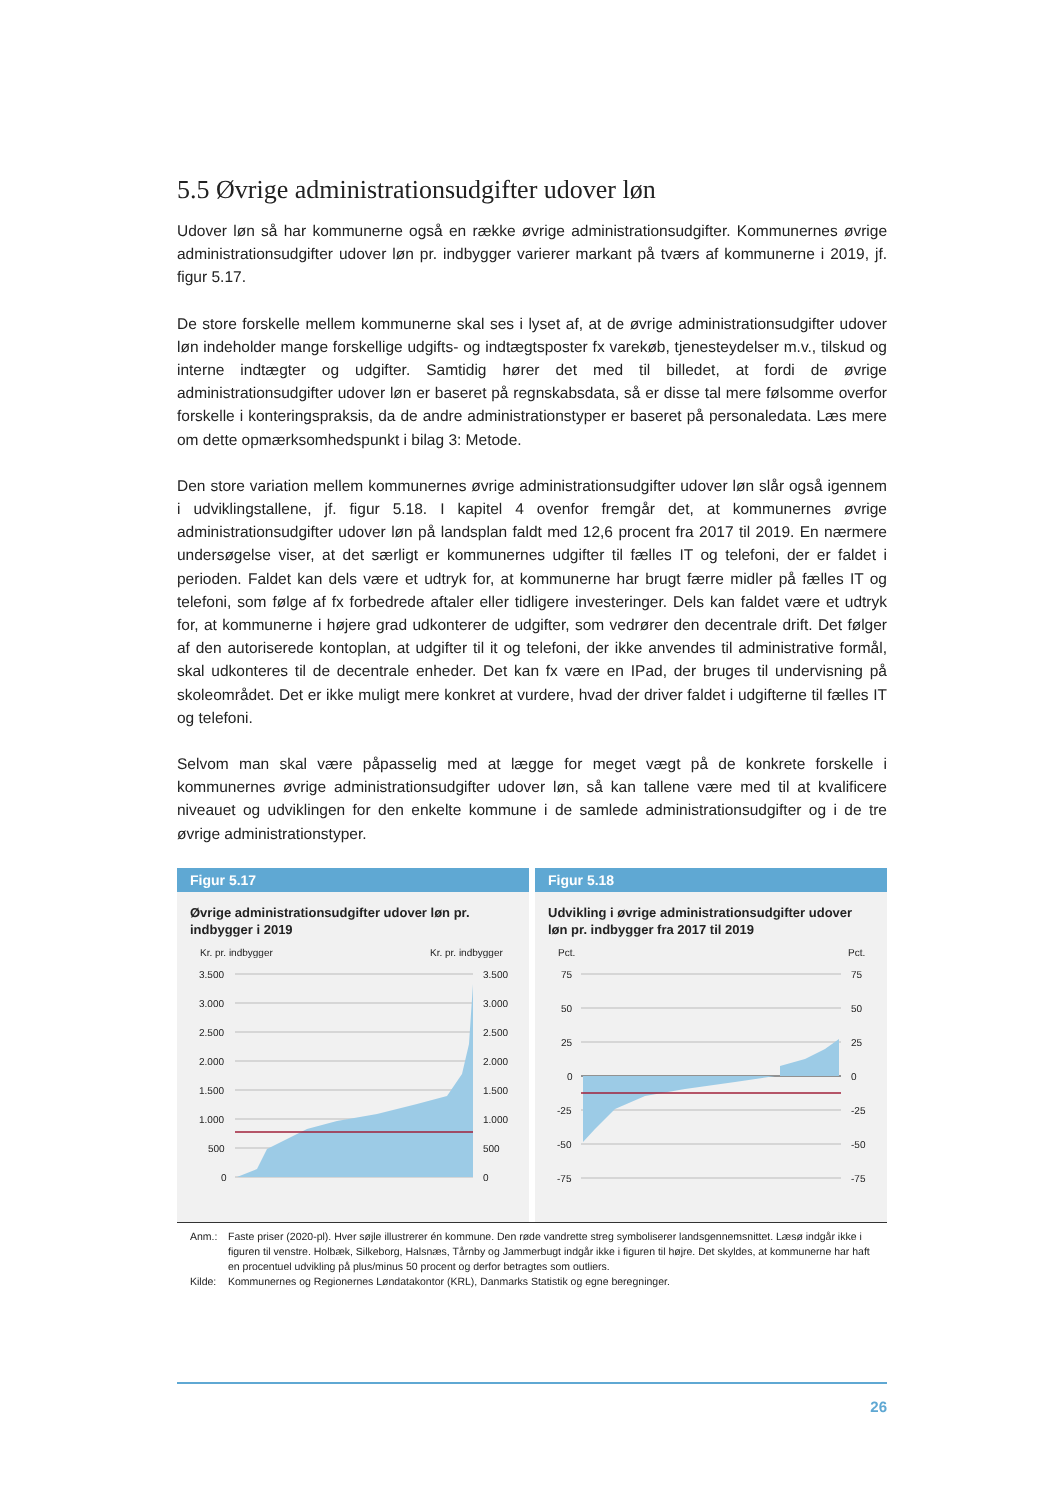5.5 Øvrige administrationsudgifter udover løn
Udover løn så har kommunerne også en række øvrige administrationsudgifter. Kommunernes øvrige administrationsudgifter udover løn pr. indbygger varierer markant på tværs af kommunerne i 2019, jf. figur 5.17.
De store forskelle mellem kommunerne skal ses i lyset af, at de øvrige administrationsudgifter udover løn indeholder mange forskellige udgifts- og indtægtsposter fx varekøb, tjenesteydelser m.v., tilskud og interne indtægter og udgifter. Samtidig hører det med til billedet, at fordi de øvrige administrationsudgifter udover løn er baseret på regnskabsdata, så er disse tal mere følsomme overfor forskelle i konteringspraksis, da de andre administrationstyper er baseret på personaledata. Læs mere om dette opmærksomhedspunkt i bilag 3: Metode.
Den store variation mellem kommunernes øvrige administrationsudgifter udover løn slår også igennem i udviklingstallene, jf. figur 5.18. I kapitel 4 ovenfor fremgår det, at kommunernes øvrige administrationsudgifter udover løn på landsplan faldt med 12,6 procent fra 2017 til 2019. En nærmere undersøgelse viser, at det særligt er kommunernes udgifter til fælles IT og telefoni, der er faldet i perioden. Faldet kan dels være et udtryk for, at kommunerne har brugt færre midler på fælles IT og telefoni, som følge af fx forbedrede aftaler eller tidligere investeringer. Dels kan faldet være et udtryk for, at kommunerne i højere grad udkonterer de udgifter, som vedrører den decentrale drift. Det følger af den autoriserede kontoplan, at udgifter til it og telefoni, der ikke anvendes til administrative formål, skal udkonteres til de decentrale enheder. Det kan fx være en IPad, der bruges til undervisning på skoleområdet. Det er ikke muligt mere konkret at vurdere, hvad der driver faldet i udgifterne til fælles IT og telefoni.
Selvom man skal være påpasselig med at lægge for meget vægt på de konkrete forskelle i kommunernes øvrige administrationsudgifter udover løn, så kan tallene være med til at kvalificere niveauet og udviklingen for den enkelte kommune i de samlede administrationsudgifter og i de tre øvrige administrationstyper.
Figur 5.17
Øvrige administrationsudgifter udover løn pr. indbygger i 2019
Kr. pr. indbygger
Kr. pr. indbygger
3.500
3.000
2.500
2.000
1.500
1.000
500
0
3.500
3.000
2.500
2.000
1.500
1.000
500
0
Figur 5.18
Udvikling i øvrige administrationsudgifter udover løn pr. indbygger fra 2017 til 2019
Pct.
Pct.
75
50
25
0
-25
-50
-75
75
50
25
0
-25
-50
-75
Anm.: Faste priser (2020-pl). Hver søjle illustrerer én kommune. Den røde vandrette streg symboliserer landsgennemsnittet. Læsø indgår ikke i figuren til venstre. Holbæk, Silkeborg, Halsnæs, Tårnby og Jammerbugt indgår ikke i figuren til højre. Det skyldes, at kommunerne har haft en procentuel udvikling på plus/minus 50 procent og derfor betragtes som outliers.
Kilde: Kommunernes og Regionernes Løndatakontor (KRL), Danmarks Statistik og egne beregninger.
26